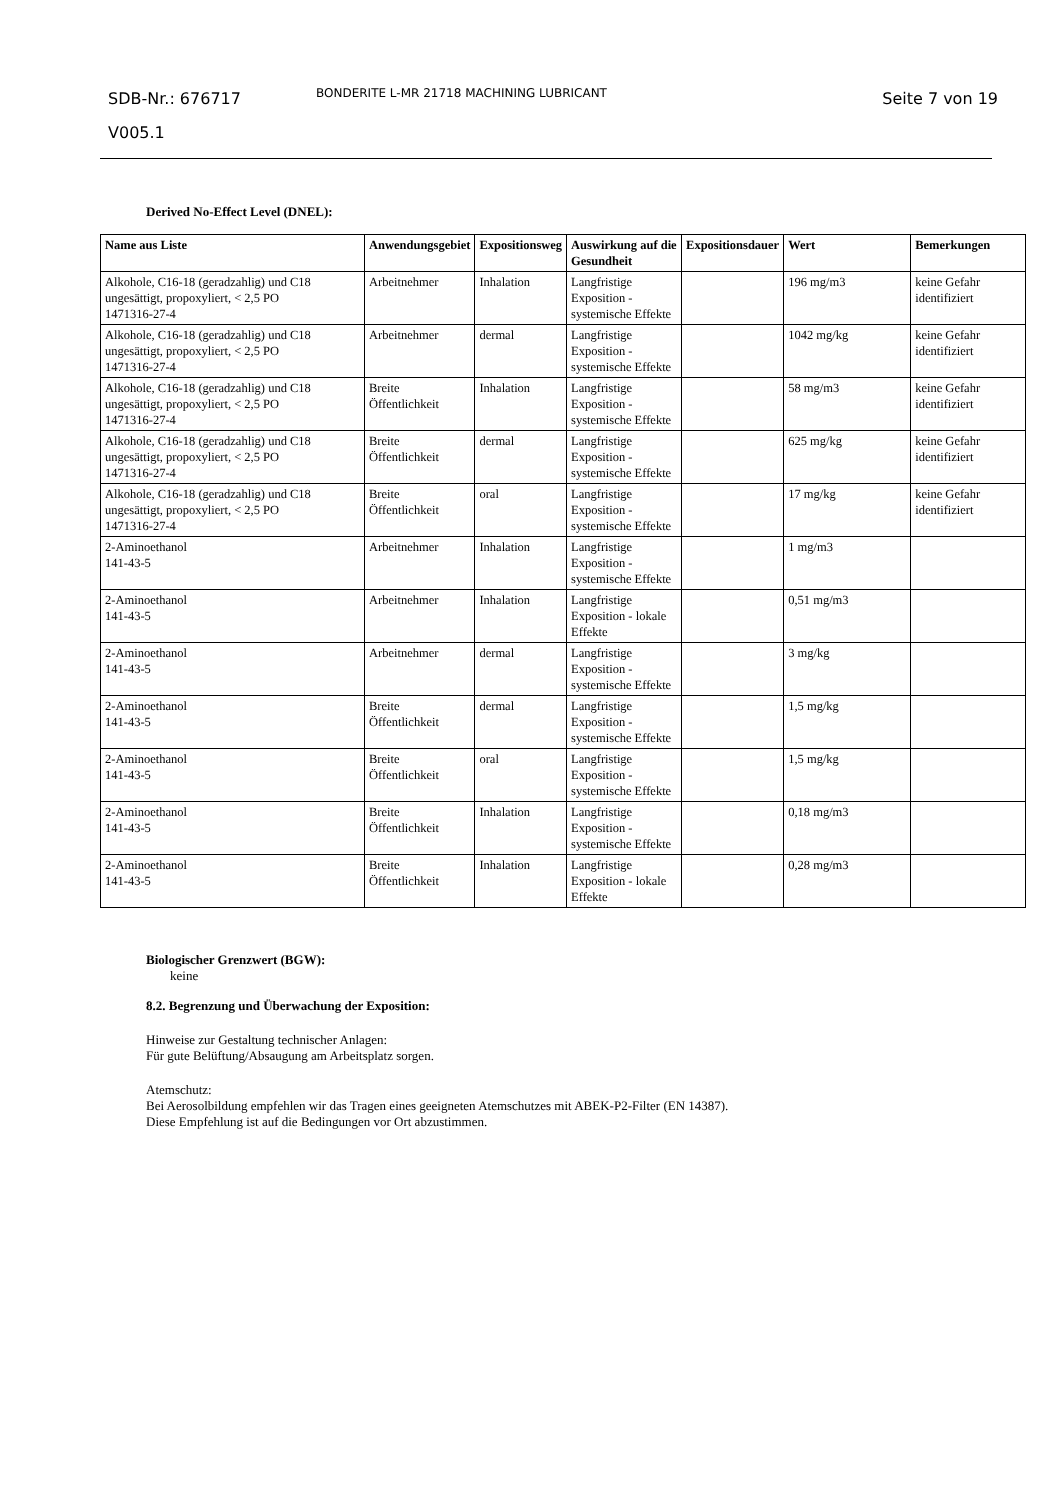SDB-Nr.: 676717
V005.1
BONDERITE L-MR 21718 MACHINING LUBRICANT
Seite 7 von 19
Derived No-Effect Level (DNEL):
| Name aus Liste | Anwendungsgebiet | Expositionsweg | Auswirkung auf die Gesundheit | Expositionsdauer | Wert | Bemerkungen |
| --- | --- | --- | --- | --- | --- | --- |
| Alkohole, C16-18 (geradzahlig) und C18 ungesättigt, propoxyliert, < 2,5 PO 1471316-27-4 | Arbeitnehmer | Inhalation | Langfristige Exposition - systemische Effekte | | 196 mg/m3 | keine Gefahr identifiziert |
| Alkohole, C16-18 (geradzahlig) und C18 ungesättigt, propoxyliert, < 2,5 PO 1471316-27-4 | Arbeitnehmer | dermal | Langfristige Exposition - systemische Effekte | | 1042 mg/kg | keine Gefahr identifiziert |
| Alkohole, C16-18 (geradzahlig) und C18 ungesättigt, propoxyliert, < 2,5 PO 1471316-27-4 | Breite Öffentlichkeit | Inhalation | Langfristige Exposition - systemische Effekte | | 58 mg/m3 | keine Gefahr identifiziert |
| Alkohole, C16-18 (geradzahlig) und C18 ungesättigt, propoxyliert, < 2,5 PO 1471316-27-4 | Breite Öffentlichkeit | dermal | Langfristige Exposition - systemische Effekte | | 625 mg/kg | keine Gefahr identifiziert |
| Alkohole, C16-18 (geradzahlig) und C18 ungesättigt, propoxyliert, < 2,5 PO 1471316-27-4 | Breite Öffentlichkeit | oral | Langfristige Exposition - systemische Effekte | | 17 mg/kg | keine Gefahr identifiziert |
| 2-Aminoethanol 141-43-5 | Arbeitnehmer | Inhalation | Langfristige Exposition - systemische Effekte | | 1 mg/m3 | |
| 2-Aminoethanol 141-43-5 | Arbeitnehmer | Inhalation | Langfristige Exposition - lokale Effekte | | 0,51 mg/m3 | |
| 2-Aminoethanol 141-43-5 | Arbeitnehmer | dermal | Langfristige Exposition - systemische Effekte | | 3 mg/kg | |
| 2-Aminoethanol 141-43-5 | Breite Öffentlichkeit | dermal | Langfristige Exposition - systemische Effekte | | 1,5 mg/kg | |
| 2-Aminoethanol 141-43-5 | Breite Öffentlichkeit | oral | Langfristige Exposition - systemische Effekte | | 1,5 mg/kg | |
| 2-Aminoethanol 141-43-5 | Breite Öffentlichkeit | Inhalation | Langfristige Exposition - systemische Effekte | | 0,18 mg/m3 | |
| 2-Aminoethanol 141-43-5 | Breite Öffentlichkeit | Inhalation | Langfristige Exposition - lokale Effekte | | 0,28 mg/m3 | |
Biologischer Grenzwert (BGW):
keine
8.2. Begrenzung und Überwachung der Exposition:
Hinweise zur Gestaltung technischer Anlagen:
Für gute Belüftung/Absaugung am Arbeitsplatz sorgen.
Atemschutz:
Bei Aerosolbildung empfehlen wir das Tragen eines geeigneten Atemschutzes mit ABEK-P2-Filter (EN 14387).
Diese Empfehlung ist auf die Bedingungen vor Ort abzustimmen.